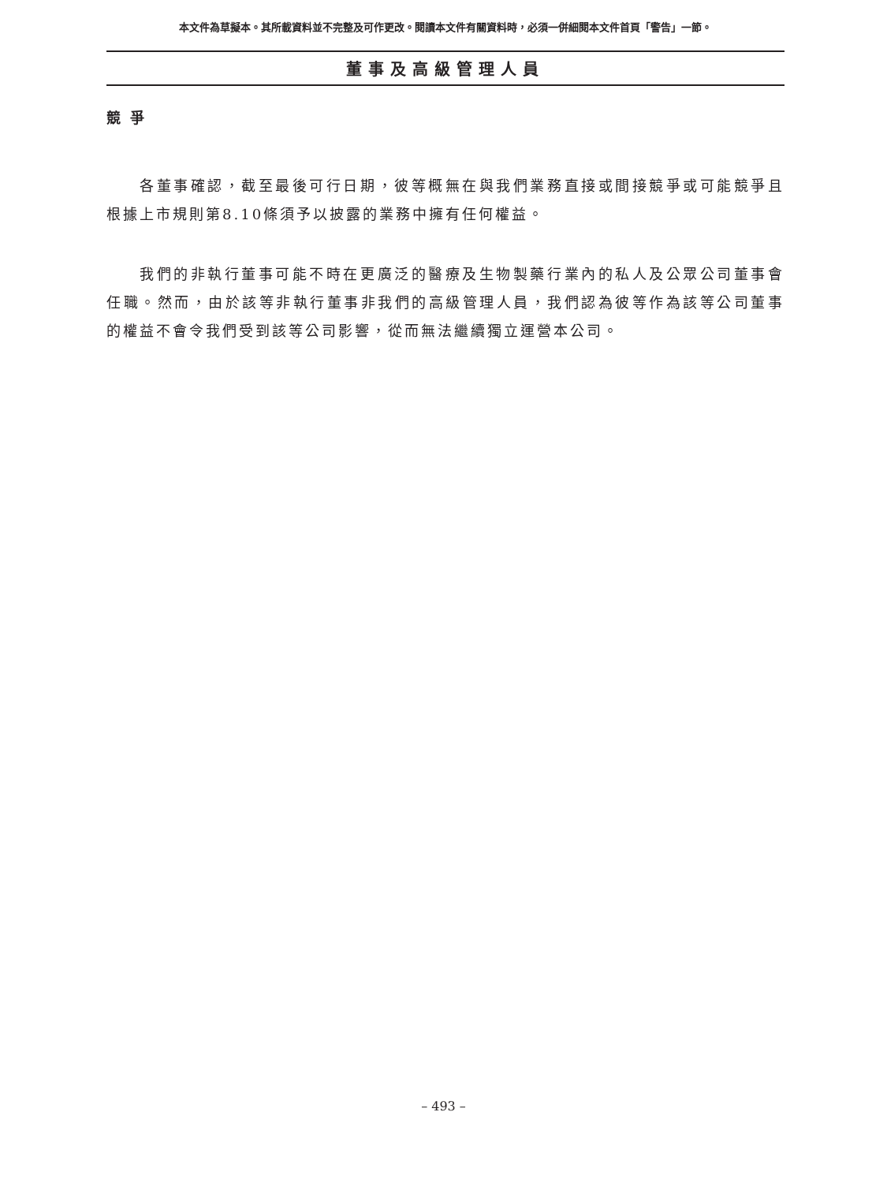本文件為草擬本。其所載資料並不完整及可作更改。閱讀本文件有關資料時，必須一併細閱本文件首頁「警告」一節。
董事及高級管理人員
競 爭
各董事確認，截至最後可行日期，彼等概無在與我們業務直接或間接競爭或可能競爭且根據上市規則第8.10條須予以披露的業務中擁有任何權益。
我們的非執行董事可能不時在更廣泛的醫療及生物製藥行業內的私人及公眾公司董事會任職。然而，由於該等非執行董事非我們的高級管理人員，我們認為彼等作為該等公司董事的權益不會令我們受到該等公司影響，從而無法繼續獨立運營本公司。
– 493 –